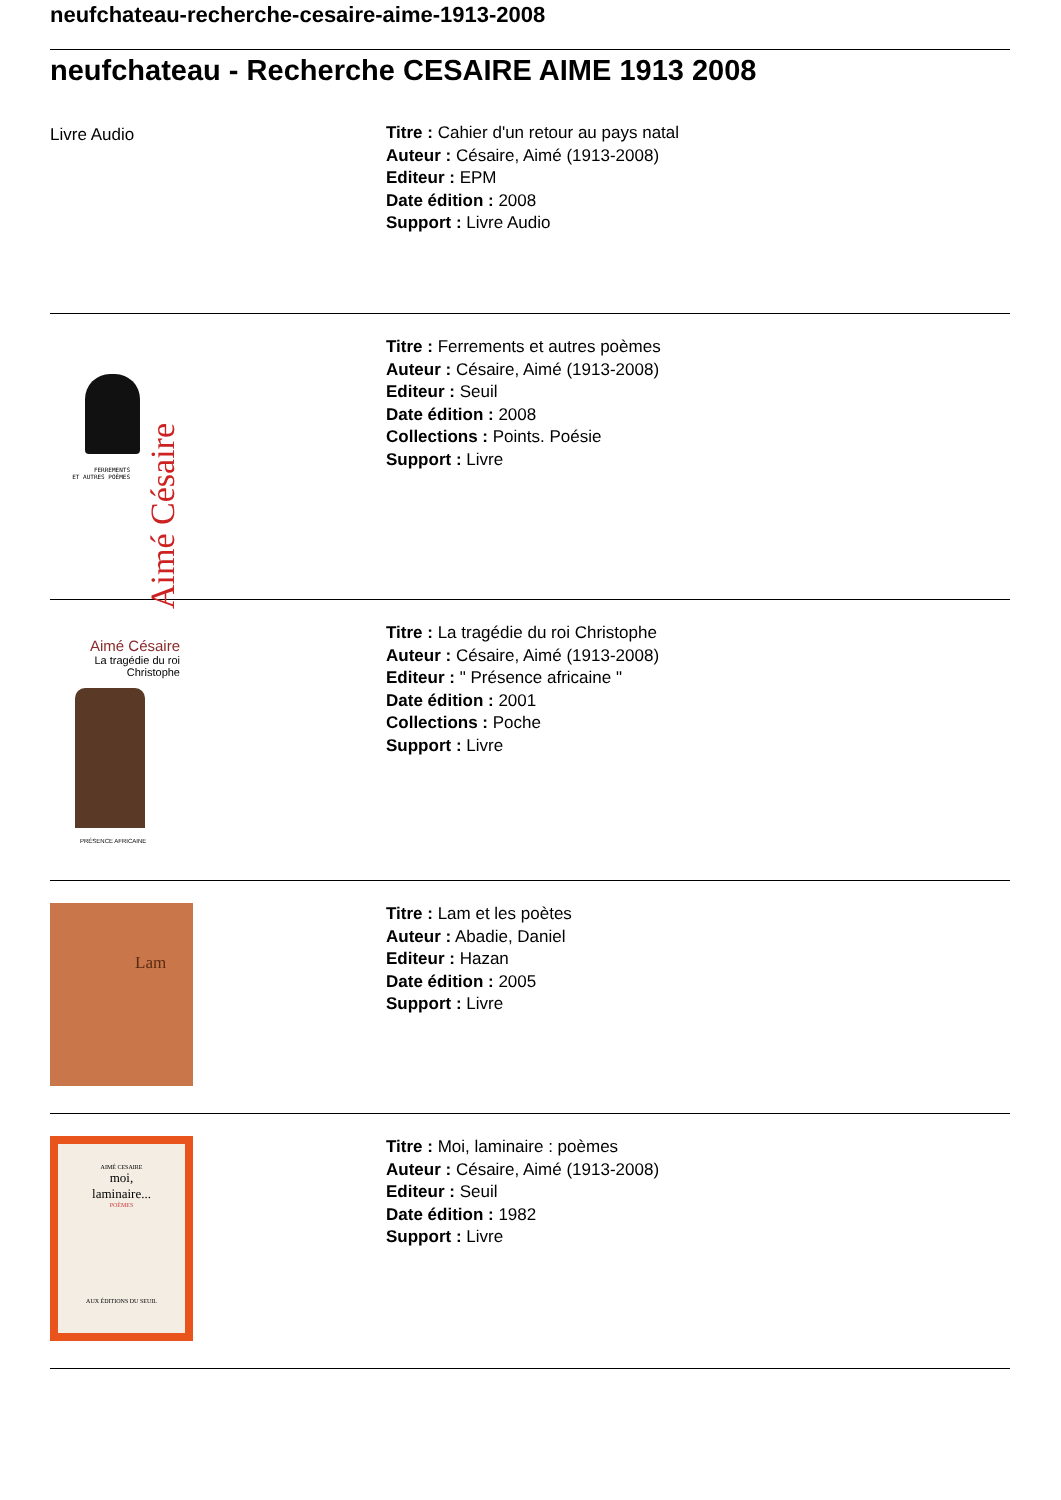neufchateau-recherche-cesaire-aime-1913-2008
neufchateau - Recherche CESAIRE AIME 1913 2008
Livre Audio
Titre : Cahier d'un retour au pays natal
Auteur : Césaire, Aimé (1913-2008)
Editeur : EPM
Date édition : 2008
Support : Livre Audio
FERREMENTS
ET AUTRES POÈMES
Aimé Césaire
Titre : Ferrements et autres poèmes
Auteur : Césaire, Aimé (1913-2008)
Editeur : Seuil
Date édition : 2008
Collections : Points. Poésie
Support : Livre
Aimé Césaire
La tragédie du roi
Christophe
PRÉSENCE AFRICAINE
Titre : La tragédie du roi Christophe
Auteur : Césaire, Aimé (1913-2008)
Editeur : " Présence africaine "
Date édition : 2001
Collections : Poche
Support : Livre
Lam
Titre : Lam et les poètes
Auteur : Abadie, Daniel
Editeur : Hazan
Date édition : 2005
Support : Livre
AIMÉ CESAIRE
moi,
laminaire...
POÈMES
AUX ÉDITIONS DU SEUIL
Titre : Moi, laminaire : poèmes
Auteur : Césaire, Aimé (1913-2008)
Editeur : Seuil
Date édition : 1982
Support : Livre